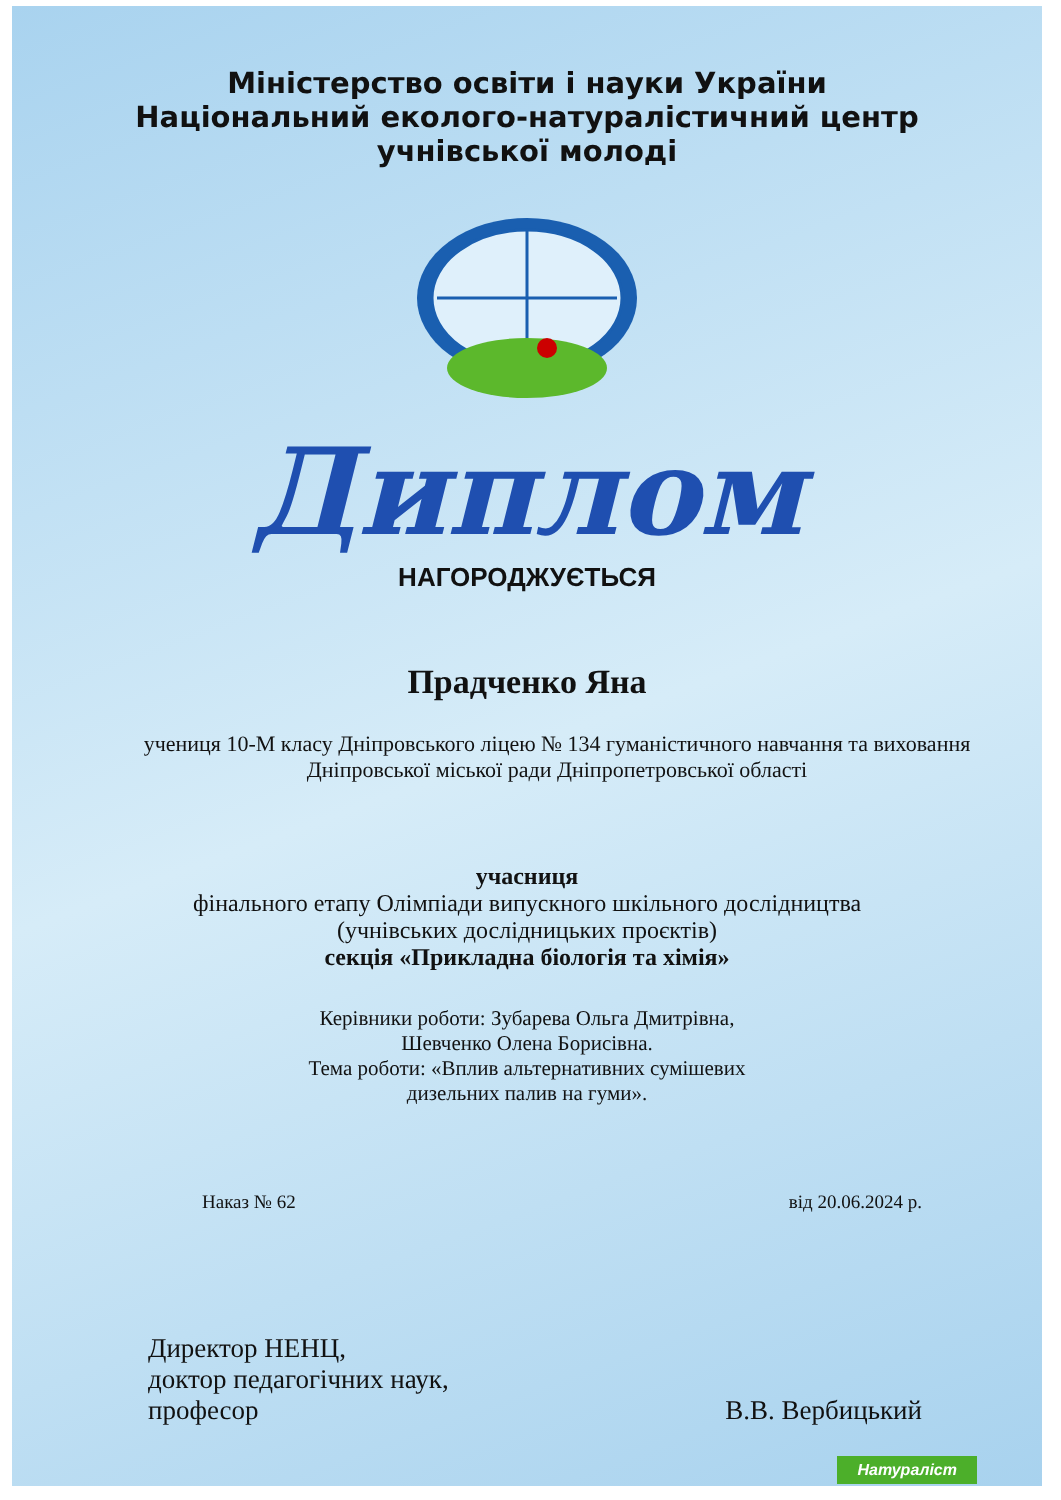Міністерство освіти і науки України
Національний еколого-натуралістичний центр
учнівської молоді
Диплом
НАГОРОДЖУЄТЬСЯ
Прадченко Яна
учениця 10-М класу Дніпровського ліцею № 134 гуманістичного навчання та виховання Дніпровської міської ради Дніпропетровської області
учасниця
фінального етапу Олімпіади випускного шкільного дослідництва
(учнівських дослідницьких проєктів)
секція «Прикладна біологія та хімія»
Керівники роботи: Зубарева Ольга Дмитрівна,
Шевченко Олена Борисівна.
Тема роботи: «Вплив альтернативних сумішевих
дизельних палив на гуми».
Наказ № 62 від 20.06.2024 р.
Директор НЕНЦ,
доктор педагогічних наук,
професор
В.В. Вербицький
Натураліст